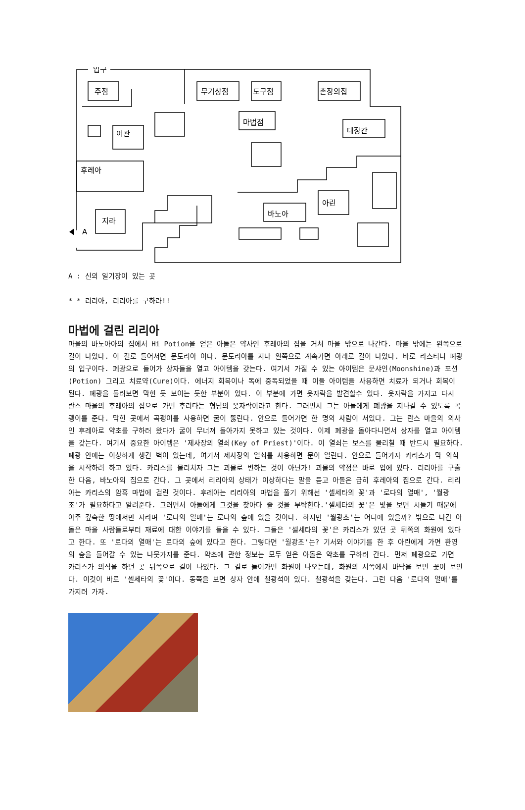입구
주점
무기상점
도구점
촌장의집
마법점
대장간
여관
후레아
아린
바노아
지라
A
A : 신의 일기장이 있는 곳
* * 리리아, 리리아를 구하라!!
마법에 걸린 리리아
마을의 바노아아의 집에서 Hi Potion을 얻은 아돌은 약사인 후레아의 집을 거쳐 마을 밖으로 나간다. 마을 밖에는 왼쪽으로 길이 나있다. 이 길로 들어서면 문도리아 이다. 문도리아를 지나 왼쪽으로 계속가면 아래로 길이 나있다. 바로 라스티니 폐광의 입구이다. 폐광으로 들어가 상자들을 열고 아이템을 갖는다. 여기서 가질 수 있는 아이템은 문샤인(Moonshine)과 포션(Potion) 그리고 치료약(Cure)이다. 에너지 회복이나 독에 중독되었을 때 이들 아이템을 사용하면 치료가 되거나 회복이 된다. 폐광을 둘러보면 막힌 듯 보이는 듯한 부분이 있다. 이 부분에 가면 옷자락을 발견할수 있다. 옷자락을 가지고 다시 란스 마을의 후레아의 집으로 가면 후리다는 형님의 옷자락이라고 한다. 그러면서 그는 아돌에게 폐광을 지나갈 수 있도록 곡괭이를 준다. 막힌 곳에서 곡괭이를 사용하면 굴이 뚫린다. 안으로 들어가면 한 명의 사람이 서있다. 그는 란스 마을의 의사인 후레아로 약초를 구하러 왔다가 굴이 무너져 돌아가지 못하고 있는 것이다. 이제 폐광을 돌아다니면서 상자를 열고 아이템을 갖는다. 여기서 중요한 아이템은 '제사장의 열쇠(Key of Priest)'이다. 이 열쇠는 보스를 물리칠 때 반드시 필요하다. 폐광 안에는 이상하게 생긴 벽이 있는데, 여기서 제사장의 열쇠를 사용하면 문이 열린다. 안으로 들어가자 카리스가 막 의식을 시작하려 하고 있다. 카리스를 물리치자 그는 괴물로 변하는 것이 아닌가! 괴물의 약점은 바로 입에 있다. 리리아를 구출한 다음, 바노아의 집으로 간다. 그 곳에서 리리아의 상태가 이상하다는 말을 듣고 아돌은 급히 후레아의 집으로 간다. 리리아는 카리스의 암흑 마법에 걸린 것이다. 후레아는 리리아의 마법을 풀기 위해선 '셀세타의 꽃'과 '로다의 열매', '월광초'가 필요하다고 알려준다. 그러면서 아돌에게 그것을 찾아다 줄 것을 부탁한다.'셀세타의 꽃'은 빛을 보면 시들기 때문에 아주 깊숙한 땅에서만 자라며 '로다의 열매'는 로다의 숲에 있을 것이다. 하지만 '월광초'는 어디에 있을까? 밖으로 나간 아돌은 마을 사람들로부터 재료에 대한 이야기를 들을 수 있다. 그들은 '셀세타의 꽃'은 카리스가 있던 곳 뒤쪽의 화원에 있다고 한다. 또 '로다의 열매'는 로다의 숲에 있다고 한다. 그렇다면 '월광초'는? 기서와 이야기를 한 후 아린에게 가면 환영의 숲을 들어갈 수 있는 나뭇가지를 준다. 약초에 관한 정보는 모두 얻은 아돌은 약초를 구하러 간다. 먼저 폐광으로 가면 카리스가 의식을 하던 곳 뒤쪽으로 길이 나있다. 그 길로 들어가면 화원이 나오는데, 화원의 서쪽에서 바닥을 보면 꽃이 보인다. 이것이 바로 '셀세타의 꽃'이다. 동쪽을 보면 상자 안에 철광석이 있다. 철광석을 갖는다. 그런 다음 '로다의 열매'를 가지러 가자.